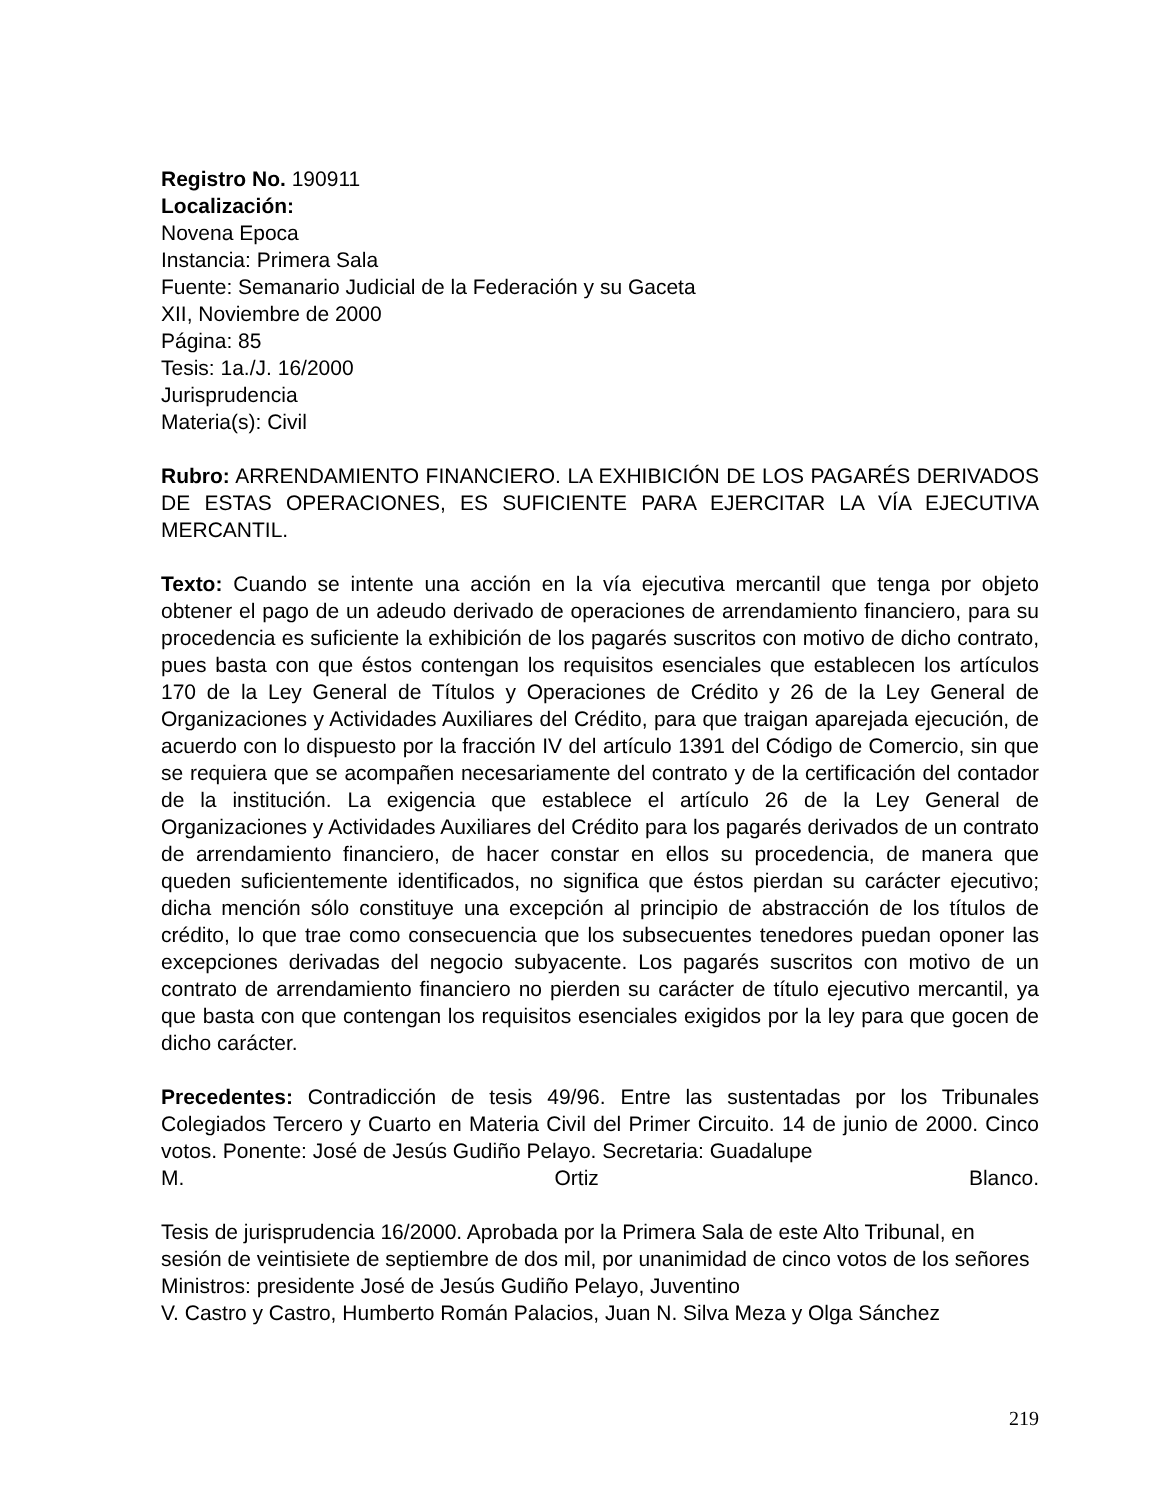Registro No. 190911
Localización:
Novena Epoca
Instancia: Primera Sala
Fuente: Semanario Judicial de la Federación y su Gaceta
XII, Noviembre de 2000
Página: 85
Tesis: 1a./J. 16/2000
Jurisprudencia
Materia(s): Civil
Rubro: ARRENDAMIENTO FINANCIERO. LA EXHIBICIÓN DE LOS PAGARÉS DERIVADOS DE ESTAS OPERACIONES, ES SUFICIENTE PARA EJERCITAR LA VÍA EJECUTIVA MERCANTIL.
Texto: Cuando se intente una acción en la vía ejecutiva mercantil que tenga por objeto obtener el pago de un adeudo derivado de operaciones de arrendamiento financiero, para su procedencia es suficiente la exhibición de los pagarés suscritos con motivo de dicho contrato, pues basta con que éstos contengan los requisitos esenciales que establecen los artículos 170 de la Ley General de Títulos y Operaciones de Crédito y 26 de la Ley General de Organizaciones y Actividades Auxiliares del Crédito, para que traigan aparejada ejecución, de acuerdo con lo dispuesto por la fracción IV del artículo 1391 del Código de Comercio, sin que se requiera que se acompañen necesariamente del contrato y de la certificación del contador de la institución. La exigencia que establece el artículo 26 de la Ley General de Organizaciones y Actividades Auxiliares del Crédito para los pagarés derivados de un contrato de arrendamiento financiero, de hacer constar en ellos su procedencia, de manera que queden suficientemente identificados, no significa que éstos pierdan su carácter ejecutivo; dicha mención sólo constituye una excepción al principio de abstracción de los títulos de crédito, lo que trae como consecuencia que los subsecuentes tenedores puedan oponer las excepciones derivadas del negocio subyacente. Los pagarés suscritos con motivo de un contrato de arrendamiento financiero no pierden su carácter de título ejecutivo mercantil, ya que basta con que contengan los requisitos esenciales exigidos por la ley para que gocen de dicho carácter.
Precedentes: Contradicción de tesis 49/96. Entre las sustentadas por los Tribunales Colegiados Tercero y Cuarto en Materia Civil del Primer Circuito. 14 de junio de 2000. Cinco votos. Ponente: José de Jesús Gudiño Pelayo. Secretaria: Guadalupe
M. Ortiz Blanco.
Tesis de jurisprudencia 16/2000. Aprobada por la Primera Sala de este Alto Tribunal, en sesión de veintisiete de septiembre de dos mil, por unanimidad de cinco votos de los señores Ministros: presidente José de Jesús Gudiño Pelayo, Juventino
V. Castro y Castro, Humberto Román Palacios, Juan N. Silva Meza y Olga Sánchez
219